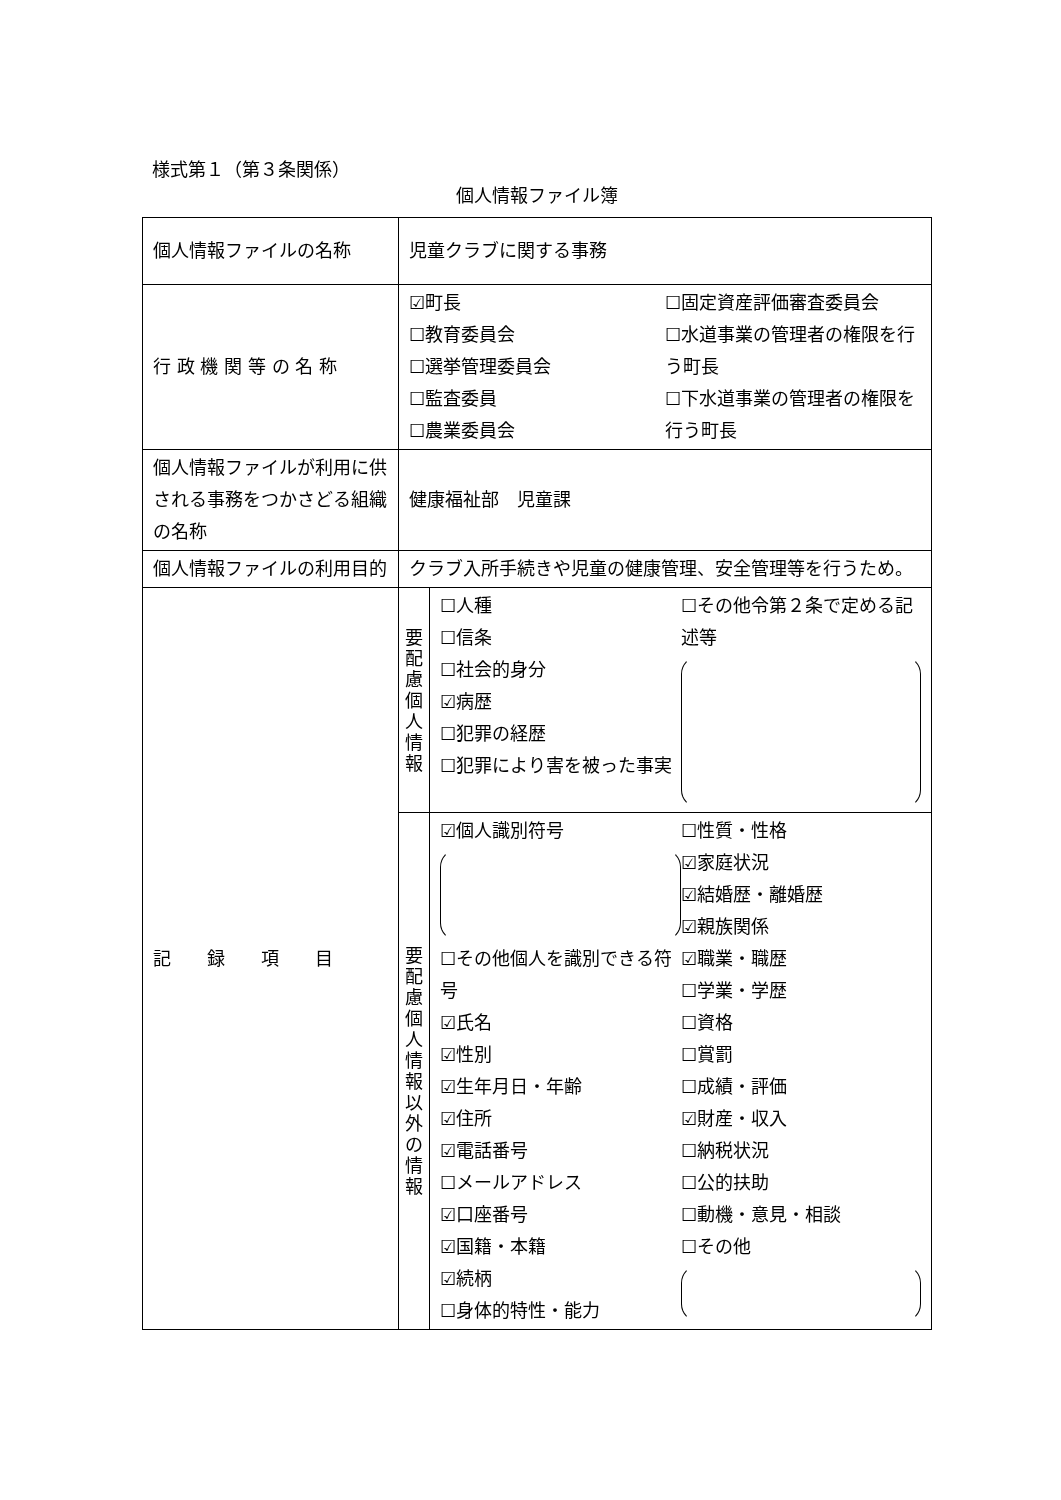様式第１（第３条関係）
個人情報ファイル簿
| 個人情報ファイルの名称 | 児童クラブに関する事務 | |
| 行 政 機 関 等 の 名 称 | ☑町長 ☐教育委員会 ☐選挙管理委員会 ☐監査委員 ☐農業委員会 ☐固定資産評価審査委員会 ☐水道事業の管理者の権限を行う町長 ☐下水道事業の管理者の権限を行う町長 | |
| 個人情報ファイルが利用に供される事務をつかさどる組織の名称 | 健康福祉部 児童課 | |
| 個人情報ファイルの利用目的 | クラブ入所手続きや児童の健康管理、安全管理等を行うため。 | |
| 記 録 項 目 | 要 配 慮 個 人 情 報 | ☐人種 ☐信条 ☐社会的身分 ☑病歴 ☐犯罪の経歴 ☐犯罪により害を被った事実 ☐その他令第２条で定める記述等 |
| | 要 配 慮 個 人 情 報 以 外 の 情 報 | ☑個人識別符号 ☐その他個人を識別できる符号 ☑氏名 ☑性別 ☑生年月日・年齢 ☑住所 ☑電話番号 ☐メールアドレス ☑口座番号 ☑国籍・本籍 ☑続柄 ☐身体的特性・能力 ☐性質・性格 ☑家庭状況 ☑結婚歴・離婚歴 ☑親族関係 ☑職業・職歴 ☐学業・学歴 ☐資格 ☐賞罰 ☐成績・評価 ☑財産・収入 ☐納税状況 ☐公的扶助 ☐動機・意見・相談 ☐その他 |